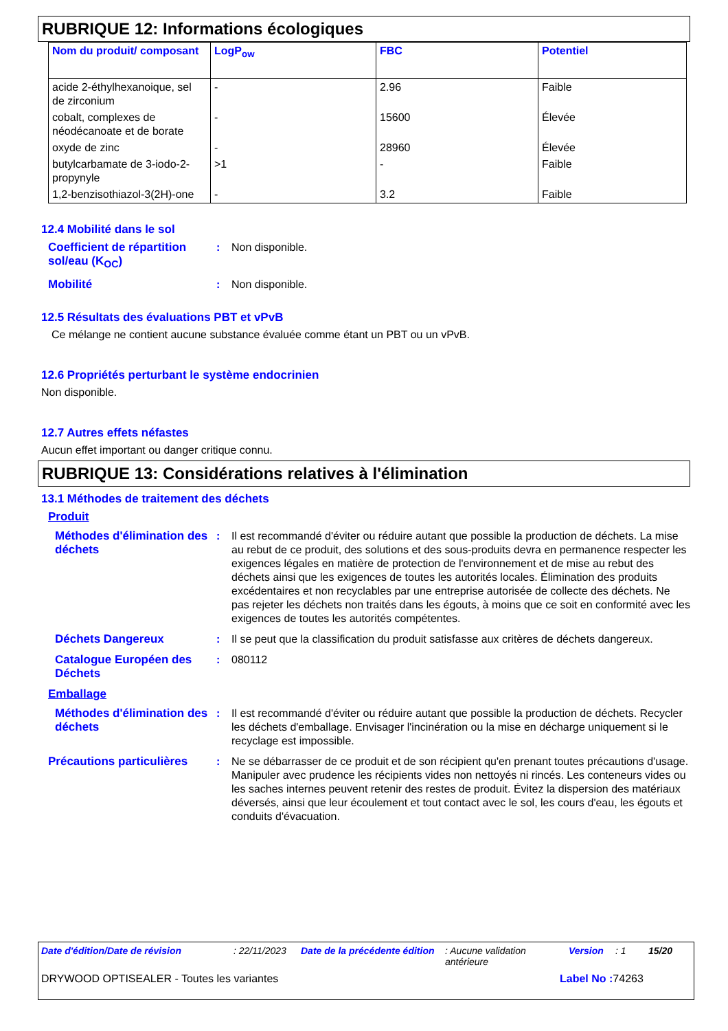RUBRIQUE 12: Informations écologiques
| Nom du produit/ composant | LogP<sub>ow</sub> | FBC | Potentiel |
| --- | --- | --- | --- |
| acide 2-éthylhexanoique, sel de zirconium | - | 2.96 | Faible |
| cobalt, complexes de néodécanoate et de borate | - | 15600 | Élevée |
| oxyde de zinc | - | 28960 | Élevée |
| butylcarbamate de 3-iodo-2-propynyle | >1 | - | Faible |
| 1,2-benzisothiazol-3(2H)-one | - | 3.2 | Faible |
12.4 Mobilité dans le sol
Coefficient de répartition sol/eau (K<sub>OC</sub>)
: Non disponible.
Mobilité : Non disponible.
12.5 Résultats des évaluations PBT et vPvB
Ce mélange ne contient aucune substance évaluée comme étant un PBT ou un vPvB.
12.6 Propriétés perturbant le système endocrinien
Non disponible.
12.7 Autres effets néfastes
Aucun effet important ou danger critique connu.
RUBRIQUE 13: Considérations relatives à l'élimination
13.1 Méthodes de traitement des déchets
Produit
Méthodes d'élimination des déchets
: Il est recommandé d'éviter ou réduire autant que possible la production de déchets. La mise au rebut de ce produit, des solutions et des sous-produits devra en permanence respecter les exigences légales en matière de protection de l'environnement et de mise au rebut des déchets ainsi que les exigences de toutes les autorités locales. Élimination des produits excédentaires et non recyclables par une entreprise autorisée de collecte des déchets. Ne pas rejeter les déchets non traités dans les égouts, à moins que ce soit en conformité avec les exigences de toutes les autorités compétentes.
Déchets Dangereux : Il se peut que la classification du produit satisfasse aux critères de déchets dangereux.
Catalogue Européen des Déchets
: 080112
Emballage
Méthodes d'élimination des déchets
: Il est recommandé d'éviter ou réduire autant que possible la production de déchets. Recycler les déchets d'emballage. Envisager l'incinération ou la mise en décharge uniquement si le recyclage est impossible.
Précautions particulières
: Ne se débarrasser de ce produit et de son récipient qu'en prenant toutes précautions d'usage. Manipuler avec prudence les récipients vides non nettoyés ni rincés. Les conteneurs vides ou les saches internes peuvent retenir des restes de produit. Évitez la dispersion des matériaux déversés, ainsi que leur écoulement et tout contact avec le sol, les cours d'eau, les égouts et conduits d'évacuation.
Date d'édition/Date de révision: 22/11/2023 Date de la précédente édition: Aucune validation antérieure Version: 1 15/20
DRYWOOD OPTISEALER - Toutes les variantes Label No : 74263